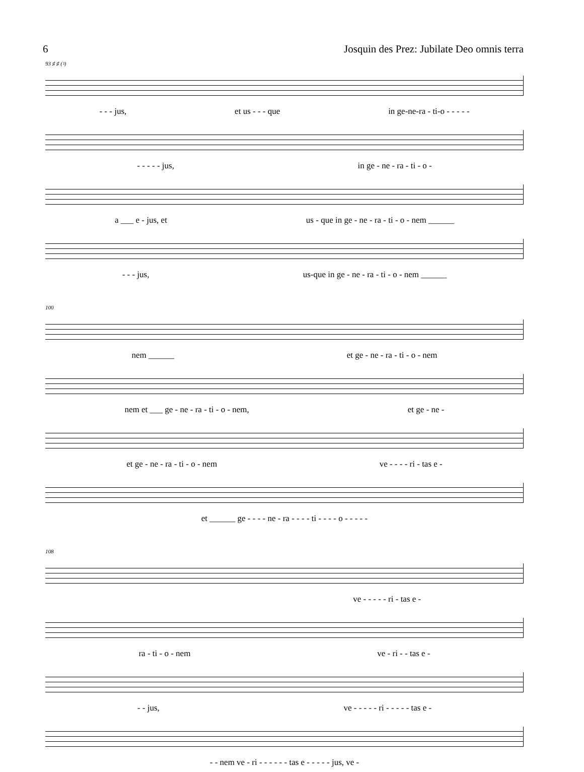6 Josquin des Prez: Jubilate Deo omnis terra
93 ♯ ♯ (♮)
- - - jus, et us - - - que in ge-ne-ra - ti-o - - - - -
- - - - - jus, in ge - ne - ra - ti - o -
a ___ e - jus, et us - que in ge - ne - ra - ti - o - nem ______
- - - jus, us-que in ge - ne - ra - ti - o - nem ______
100
nem ______ et ge - ne - ra - ti - o - nem
nem et ___ ge - ne - ra - ti - o - nem, et ge - ne -
et ge - ne - ra - ti - o - nem ve - - - - ri - tas e -
et ______ ge - - - - ne - ra - - - - ti - - - - o - - - - -
108
ve - - - - - ri - tas e -
ra - ti - o - nem ve - ri - - tas e -
- - jus, ve - - - - - ri - - - - - tas e -
- - nem ve - ri - - - - - - tas e - - - - - jus, ve -